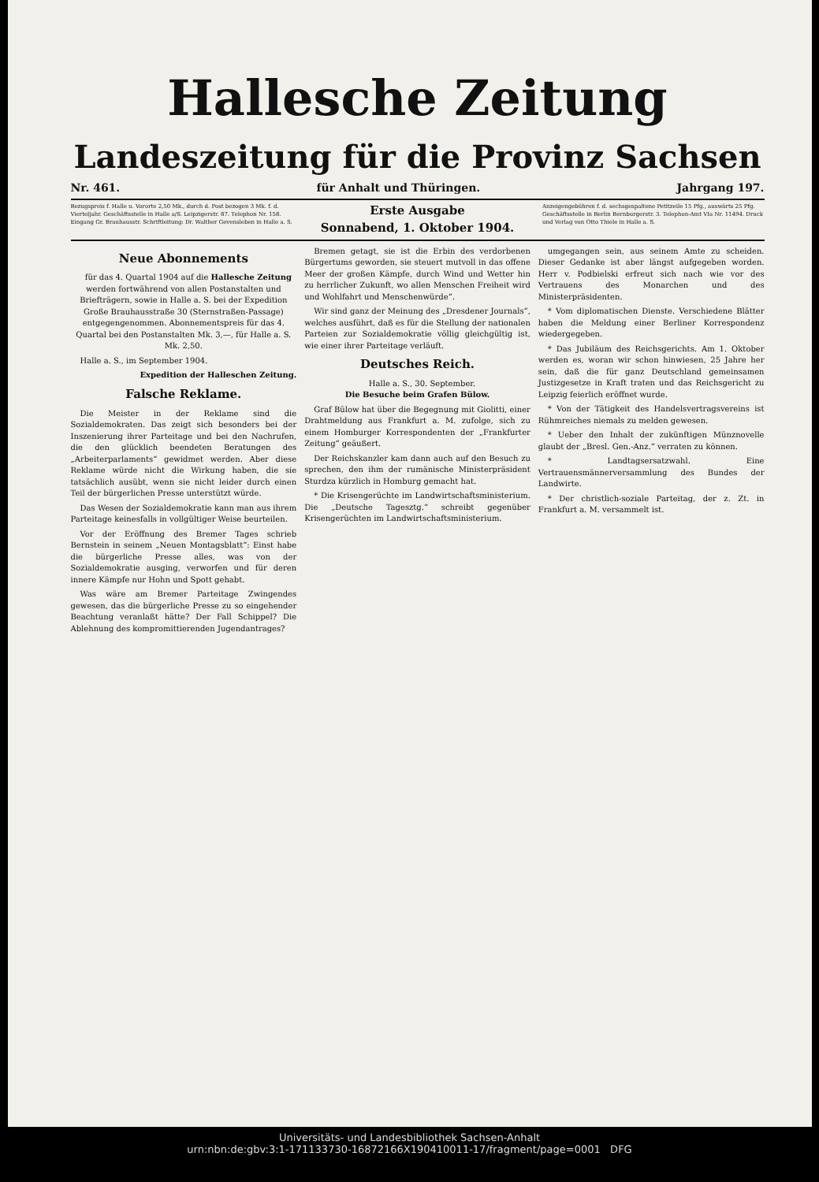Hallesche Zeitung
Landeszeitung für die Provinz Sachsen
Nr. 461. für Anhalt und Thüringen. Jahrgang 197.
Bezugspreis f. Halle u. Vororte 2,50 Mk., durch d. Post bezogen 3 Mk. f. d. Vierteljahr. Geschäftsstelle in Halle a/S. Leipzigerstr. 87. Telephon Nr. 158. Eingang Gr. Brauhausstr. Schriftleitung: Dr. Walther Gevensleben in Halle a. S.
Erste Ausgabe
Sonnabend, 1. Oktober 1904.
Anzeigengebühren f. d. sechsgespaltene Petitzeile 15 Pfg., auswärts 25 Pfg. Geschäftsstelle in Berlin Bernburgerstr. 3. Telephon-Amt VIa Nr. 11494. Druck und Verlag von Otto Thiele in Halle a. S.
Neue Abonnements
für das 4. Quartal 1904 auf die Hallesche Zeitung werden fortwährend von allen Postanstalten und Briefträgern, sowie in Halle a. S. bei der Expedition Große Brauhausstraße 30 (Sternstraßen-Passage) entgegengenommen. Abonnementspreis für das 4. Quartal bei den Postanstalten Mk. 3,—, für Halle a. S. Mk. 2,50.
Halle a. S., im September 1904.
Expedition der Halleschen Zeitung.
Falsche Reklame.
Die Meister in der Reklame sind die Sozialdemokraten. Das zeigt sich besonders bei der Inszenierung ihrer Parteitage und bei den Nachrufen, die den glücklich beendeten Beratungen des „Arbeiterparlaments“ gewidmet werden. Aber diese Reklame würde nicht die Wirkung haben, die sie tatsächlich ausübt, wenn sie nicht leider durch einen Teil der bürgerlichen Presse unterstützt würde.
Das Wesen der Sozialdemokratie kann man aus ihrem Parteitage keinesfalls in vollgültiger Weise beurteilen.
Vor der Eröffnung des Bremer Tages schrieb Bernstein in seinem „Neuen Montagsblatt“: Einst habe die bürgerliche Presse alles, was von der Sozialdemokratie ausging, verworfen und für deren innere Kämpfe nur Hohn und Spott gehabt.
Was wäre am Bremer Parteitage Zwingendes gewesen, das die bürgerliche Presse zu so eingehender Beachtung veranlaßt hätte? Der Fall Schippel? Die Ablehnung des kompromittierenden Jugendantrages?
Bremen getagt, sie ist die Erbin des verdorbenen Bürgertums geworden, sie steuert mutvoll in das offene Meer der großen Kämpfe, durch Wind und Wetter hin zu herrlicher Zukunft, wo allen Menschen Freiheit wird und Wohlfahrt und Menschenwürde“.
Wir sind ganz der Meinung des „Dresdener Journals“, welches ausführt, daß es für die Stellung der nationalen Parteien zur Sozialdemokratie völlig gleichgültig ist, wie einer ihrer Parteitage verläuft.
Deutsches Reich.
Halle a. S., 30. September.
Die Besuche beim Grafen Bülow.
Graf Bülow hat über die Begegnung mit Giolitti, einer Drahtmeldung aus Frankfurt a. M. zufolge, sich zu einem Homburger Korrespondenten der „Frankfurter Zeitung“ geäußert.
Der Reichskanzler kam dann auch auf den Besuch zu sprechen, den ihm der rumänische Ministerpräsident Sturdza kürzlich in Homburg gemacht hat.
* Die Krisengerüchte im Landwirtschaftsministerium. Die „Deutsche Tagesztg.“ schreibt gegenüber Krisengerüchten im Landwirtschaftsministerium.
umgegangen sein, aus seinem Amte zu scheiden. Dieser Gedanke ist aber längst aufgegeben worden. Herr v. Podbielski erfreut sich nach wie vor des Vertrauens des Monarchen und des Ministerpräsidenten.
* Vom diplomatischen Dienste. Verschiedene Blätter haben die Meldung einer Berliner Korrespondenz wiedergegeben.
* Das Jubiläum des Reichsgerichts. Am 1. Oktober werden es, woran wir schon hinwiesen, 25 Jahre her sein, daß die für ganz Deutschland gemeinsamen Justizgesetze in Kraft traten und das Reichsgericht zu Leipzig feierlich eröffnet wurde.
* Von der Tätigkeit des Handelsvertragsvereins ist Rühmreiches niemals zu melden gewesen.
* Ueber den Inhalt der zukünftigen Münznovelle glaubt der „Bresl. Gen.-Anz.“ verraten zu können.
* Landtagsersatzwahl. Eine Vertrauensmännerversammlung des Bundes der Landwirte.
* Der christlich-soziale Parteitag, der z. Zt. in Frankfurt a. M. versammelt ist.
Universitäts- und Landesbibliothek Sachsen-Anhalt
urn:nbn:de:gbv:3:1-171133730-16872166X190410011-17/fragment/page=0001 DFG